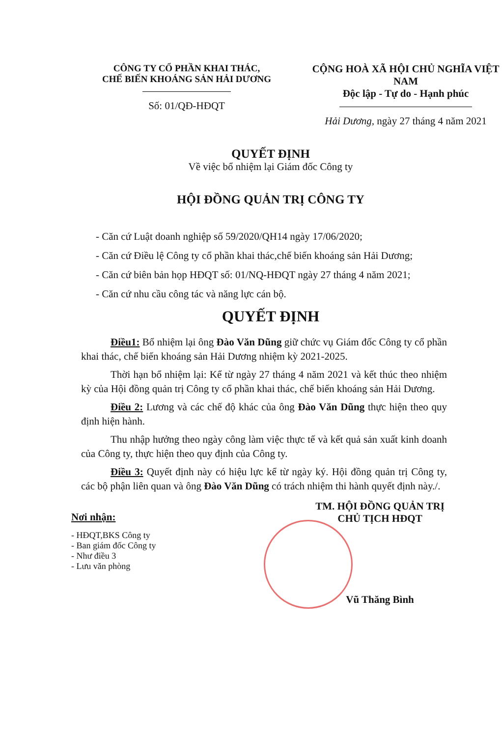CÔNG TY CỔ PHẦN KHAI THÁC,
CHẾ BIẾN KHOÁNG SẢN HẢI DƯƠNG
Số: 01/QĐ-HĐQT
CỘNG HOÀ XÃ HỘI CHỦ NGHĨA VIỆT NAM
Độc lập - Tự do - Hạnh phúc
Hải Dương, ngày 27 tháng 4 năm 2021
QUYẾT ĐỊNH
Về việc bổ nhiệm lại Giám đốc Công ty
HỘI ĐỒNG QUẢN TRỊ CÔNG TY
- Căn cứ Luật doanh nghiệp số 59/2020/QH14 ngày 17/06/2020;
- Căn cứ Điều lệ Công ty cổ phần khai thác,chế biến khoáng sản Hải Dương;
- Căn cứ biên bản họp HĐQT số: 01/NQ-HĐQT ngày 27 tháng 4 năm 2021;
- Căn cứ nhu cầu công tác và năng lực cán bộ.
QUYẾT ĐỊNH
Điều1: Bổ nhiệm lại ông Đào Văn Dũng giữ chức vụ Giám đốc Công ty cổ phần khai thác, chế biến khoáng sản Hải Dương nhiệm kỳ 2021-2025.
Thời hạn bổ nhiệm lại: Kể từ ngày 27 tháng 4 năm 2021 và kết thúc theo nhiệm kỳ của Hội đồng quản trị Công ty cổ phần khai thác, chế biến khoáng sản Hải Dương.
Điều 2: Lương và các chế độ khác của ông Đào Văn Dũng thực hiện theo quy định hiện hành.
Thu nhập hưởng theo ngày công làm việc thực tế và kết quả sản xuất kinh doanh của Công ty, thực hiện theo quy định của Công ty.
Điều 3: Quyết định này có hiệu lực kể từ ngày ký. Hội đồng quản trị Công ty, các bộ phận liên quan và ông Đào Văn Dũng có trách nhiệm thi hành quyết định này./.
Nơi nhận:
- HĐQT,BKS Công ty
- Ban giám đốc Công ty
- Như điều 3
- Lưu văn phòng
TM. HỘI ĐỒNG QUẢN TRỊ
CHỦ TỊCH HĐQT
Vũ Thăng Bình